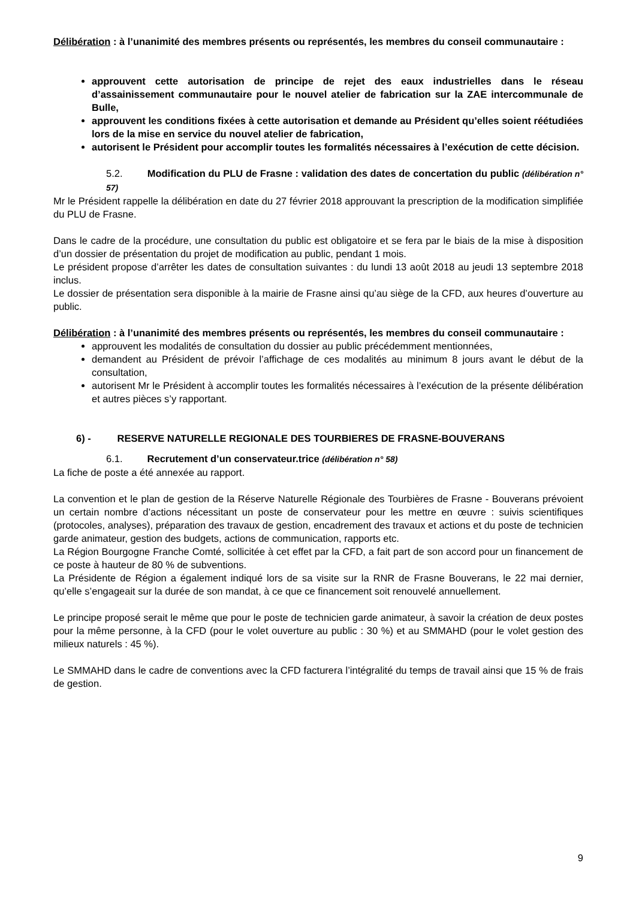Délibération : à l’unanimité des membres présents ou représentés, les membres du conseil communautaire :
approuvent cette autorisation de principe de rejet des eaux industrielles dans le réseau d’assainissement communautaire pour le nouvel atelier de fabrication sur la ZAE intercommunale de Bulle,
approuvent les conditions fixées à cette autorisation et demande au Président qu’elles soient réétudiées lors de la mise en service du nouvel atelier de fabrication,
autorisent le Président pour accomplir toutes les formalités nécessaires à l’exécution de cette décision.
5.2. Modification du PLU de Frasne : validation des dates de concertation du public (délibération n° 57)
Mr le Président rappelle la délibération en date du 27 février 2018 approuvant la prescription de la modification simplifiée du PLU de Frasne.
Dans le cadre de la procédure, une consultation du public est obligatoire et se fera par le biais de la mise à disposition d’un dossier de présentation du projet de modification au public, pendant 1 mois.
Le président propose d’arrêter les dates de consultation suivantes : du lundi 13 août 2018 au jeudi 13 septembre 2018 inclus.
Le dossier de présentation sera disponible à la mairie de Frasne ainsi qu’au siège de la CFD, aux heures d’ouverture au public.
Délibération : à l’unanimité des membres présents ou représentés, les membres du conseil communautaire :
approuvent les modalités de consultation du dossier au public précédemment mentionnées,
demandent au Président de prévoir l’affichage de ces modalités au minimum 8 jours avant le début de la consultation,
autorisent Mr le Président à accomplir toutes les formalités nécessaires à l’exécution de la présente délibération et autres pièces s’y rapportant.
6) - RESERVE NATURELLE REGIONALE DES TOURBIERES DE FRASNE-BOUVERANS
6.1. Recrutement d’un conservateur.trice (délibération n° 58)
La fiche de poste a été annexée au rapport.
La convention et le plan de gestion de la Réserve Naturelle Régionale des Tourbières de Frasne - Bouverans prévoient un certain nombre d’actions nécessitant un poste de conservateur pour les mettre en œuvre : suivis scientifiques (protocoles, analyses), préparation des travaux de gestion, encadrement des travaux et actions et du poste de technicien garde animateur, gestion des budgets, actions de communication, rapports etc.
La Région Bourgogne Franche Comté, sollicitée à cet effet par la CFD, a fait part de son accord pour un financement de ce poste à hauteur de 80 % de subventions.
La Présidente de Région a également indiqué lors de sa visite sur la RNR de Frasne Bouverans, le 22 mai dernier, qu’elle s’engageait sur la durée de son mandat, à ce que ce financement soit renouvelé annuellement.
Le principe proposé serait le même que pour le poste de technicien garde animateur, à savoir la création de deux postes pour la même personne, à la CFD (pour le volet ouverture au public : 30 %) et au SMMAHD (pour le volet gestion des milieux naturels : 45 %).
Le SMMAHD dans le cadre de conventions avec la CFD facturera l’intégralité du temps de travail ainsi que 15 % de frais de gestion.
9